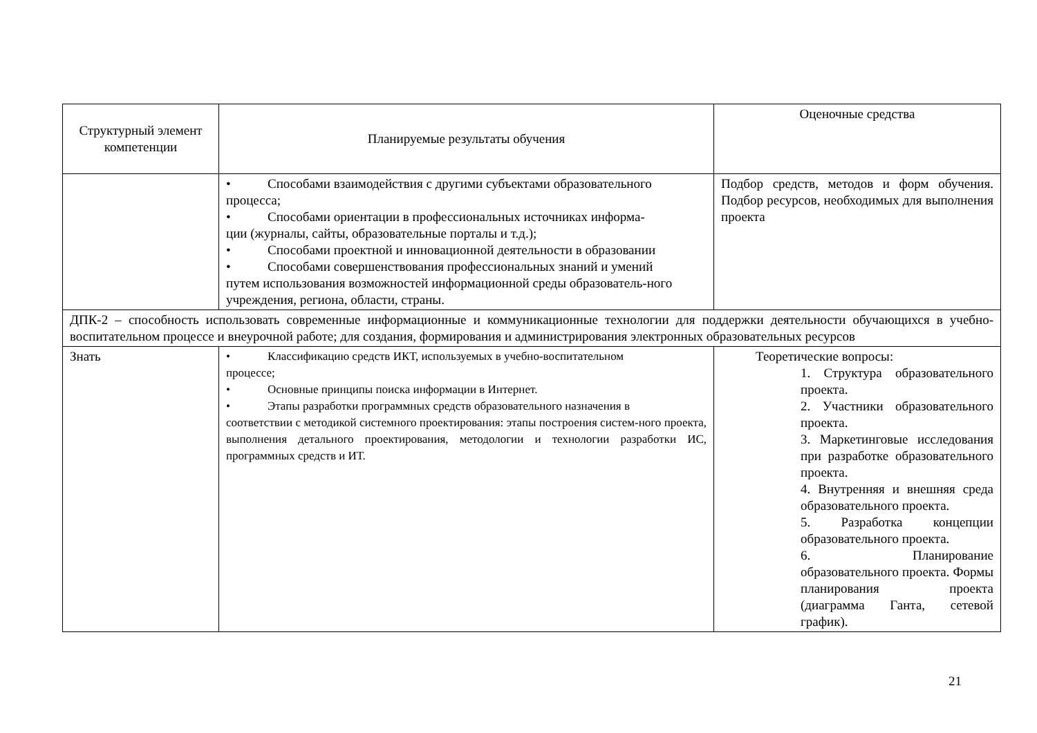| Структурный элемент компетенции | Планируемые результаты обучения | Оценочные средства |
| --- | --- | --- |
| | • Способами взаимодействия с другими субъектами образовательного процесса; • Способами ориентации в профессиональных источниках информа- ции (журналы, сайты, образовательные порталы и т.д.); • Способами проектной и инновационной деятельности в образовании • Способами совершенствования профессиональных знаний и умений путем использования возможностей информационной среды образователь-ного учреждения, региона, области, страны. | Подбор средств, методов и форм обучения. Подбор ресурсов, необходимых для выполнения проекта |
| ДПК-2 – способность использовать современные информационные и коммуникационные технологии для поддержки деятельности обучающихся в учебно-воспитательном процессе и внеурочной работе; для создания, формирования и администрирования электронных образовательных ресурсов | | |
| Знать | • Классификацию средств ИКТ, используемых в учебно-воспитательном процессе; • Основные принципы поиска информации в Интернет. • Этапы разработки программных средств образовательного назначения в соответствии с методикой системного проектирования: этапы построения систем-ного проекта, выполнения детального проектирования, методологии и технологии разработки ИС, программных средств и ИТ. | Теоретические вопросы: 1. Структура образовательного проекта. 2. Участники образовательного проекта. 3. Маркетинговые исследования при разработке образовательного проекта. 4. Внутренняя и внешняя среда образовательного проекта. 5. Разработка концепции образовательного проекта. 6. Планирование образовательного проекта. Формы планирования проекта (диаграмма Ганта, сетевой график). |
21